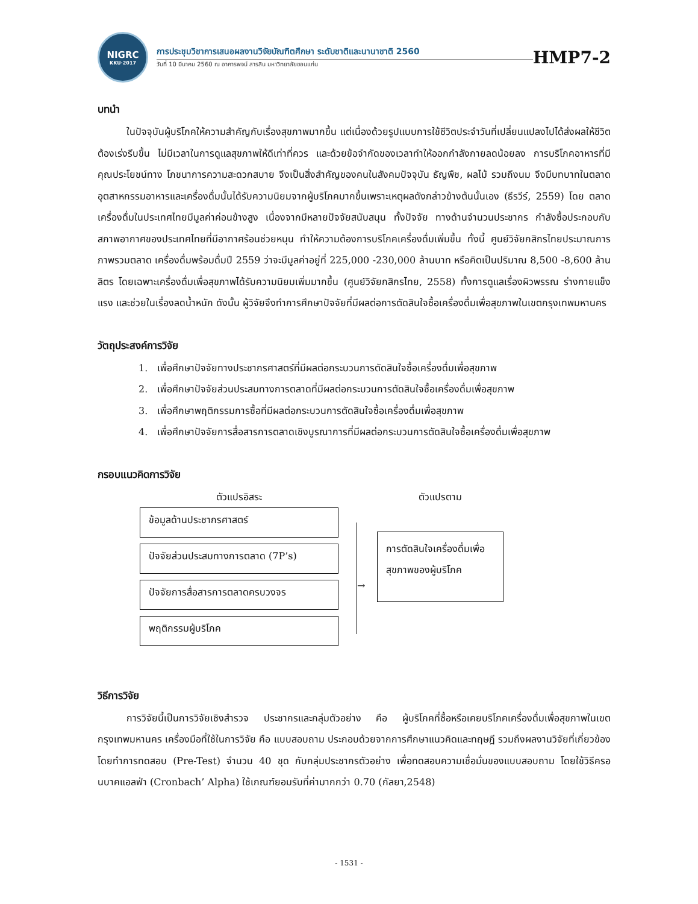NIGRC
KKU·2017
การประชุมวิชาการเสนอผลงานวิจัยบัณฑิตศึกษา ระดับชาติและนานาชาติ 2560
วันที่ 10 มีนาคม 2560 ณ อาคารพจน์ สารสิน มหาวิทยาลัยขอนแก่น
HMP7-2
บทนำ
   ในปัจจุบันผู้บริโภคให้ความสำคัญกับเรื่องสุขภาพมากขึ้น แต่เนื่องด้วยรูปแบบการใช้ชีวิตประจำวันที่เปลี่ยนแปลงไปได้ส่งผลให้ชีวิตต้องเร่งรีบขึ้น ไม่มีเวลาในการดูแลสุขภาพให้ดีเท่าที่ควร และด้วยข้อจำกัดของเวลาทำให้ออกกำลังกายลดน้อยลง การบริโภคอาหารที่มีคุณประโยชน์ทาง โภชนาการความสะดวกสบาย จึงเป็นสิ่งสำคัญของคนในสังคมปัจจุบัน ธัญพืช, ผลไม้ รวมถึงนม จึงมีบทบาทในตลาดอุตสาหกรรมอาหารและเครื่องดื่มนั้นได้รับความนิยมจากผู้บริโภคมากขึ้นเพราะเหตุผลดังกล่าวข้างต้นนั้นเอง (ธีรวีร์, 2559) โดย ตลาดเครื่องดื่มในประเทศไทยมีมูลค่าค่อนข้างสูง เนื่องจากมีหลายปัจจัยสนับสนุน ทั้งปัจจัย ทางด้านจำนวนประชากร กำลังซื้อประกอบกับสภาพอากาศของประเทศไทยที่มีอากาศร้อนช่วยหนุน ทำให้ความต้องการบริโภคเครื่องดื่มเพิ่มขึ้น ทั้งนี้ ศูนย์วิจัยกสิกรไทยประมาณการภาพรวมตลาด เครื่องดื่มพร้อมดื่มปี 2559 ว่าจะมีมูลค่าอยู่ที่ 225,000 -230,000 ล้านบาท หรือคิดเป็นปริมาณ 8,500 -8,600 ล้านลิตร โดยเฉพาะเครื่องดื่มเพื่อสุขภาพได้รับความนิยมเพิ่มมากขึ้น (ศูนย์วิจัยกสิกรไทย, 2558) ทั้งการดูแลเรื่องผิวพรรณ ร่างกายแข็งแรง และช่วยในเรื่องลดน้ำหนัก ดังนั้น ผู้วิจัยจึงทำการศึกษาปัจจัยที่มีผลต่อการตัดสินใจซื้อเครื่องดื่มเพื่อสุขภาพในเขตกรุงเทพมหานคร
วัตถุประสงค์การวิจัย
1. เพื่อศึกษาปัจจัยทางประชากรศาสตร์ที่มีผลต่อกระบวนการตัดสินใจซื้อเครื่องดื่มเพื่อสุขภาพ
2. เพื่อศึกษาปัจจัยส่วนประสมทางการตลาดที่มีผลต่อกระบวนการตัดสินใจซื้อเครื่องดื่มเพื่อสุขภาพ
3. เพื่อศึกษาพฤติกรรมการซื้อที่มีผลต่อกระบวนการตัดสินใจซื้อเครื่องดื่มเพื่อสุขภาพ
4. เพื่อศึกษาปัจจัยการสื่อสารการตลาดเชิงบูรณาการที่มีผลต่อกระบวนการตัดสินใจซื้อเครื่องดื่มเพื่อสุขภาพ
กรอบแนวคิดการวิจัย
ตัวแปรอิสระ
ข้อมูลด้านประชากรศาสตร์
ปัจจัยส่วนประสมทางการตลาด (7P’s)
ปัจจัยการสื่อสารการตลาดครบวงจร
พฤติกรรมผู้บริโภค
→
ตัวแปรตาม
การตัดสินใจเครื่องดื่มเพื่อสุขภาพของผู้บริโภค
วิธีการวิจัย
   การวิจัยนี้เป็นการวิจัยเชิงสำรวจ ประชากรและกลุ่มตัวอย่าง คือ ผู้บริโภคที่ซื้อหรือเคยบริโภคเครื่องดื่มเพื่อสุขภาพในเขตกรุงเทพมหานคร เครื่องมือที่ใช้ในการวิจัย คือ แบบสอบถาม ประกอบด้วยจากการศึกษาแนวคิดและทฤษฎี รวมถึงผลงานวิจัยที่เกี่ยวข้อง โดยทำการทดสอบ (Pre-Test) จำนวน 40 ชุด กับกลุ่มประชากรตัวอย่าง เพื่อทดสอบความเชื่อมั่นของแบบสอบถาม โดยใช้วิธีครอนบาคแอลฟ่า (Cronbach’ Alpha) ใช้เกณฑ์ยอมรับที่ค่ามากกว่า 0.70 (กัลยา,2548)
- 1531 -